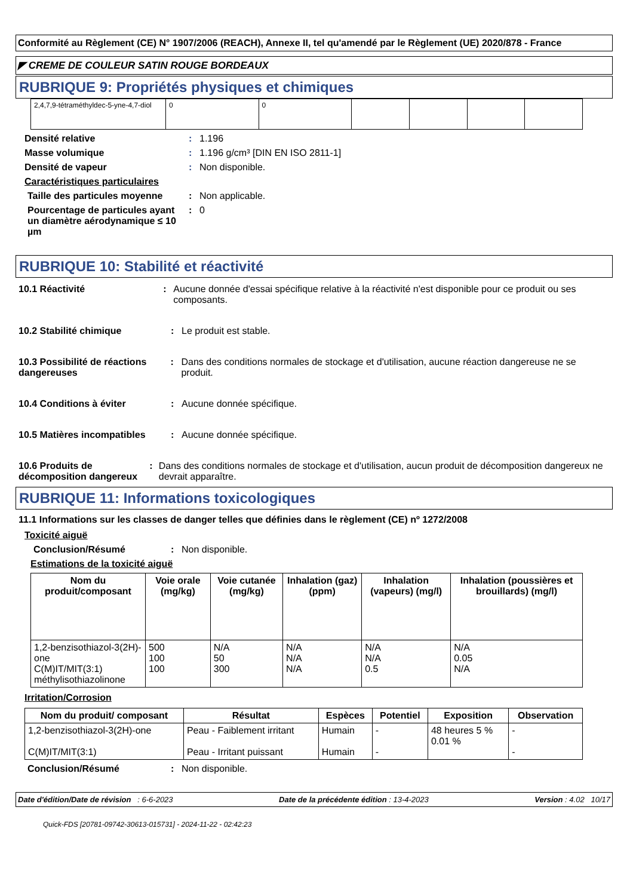Conformité au Règlement (CE) N° 1907/2006 (REACH), Annexe II, tel qu'amendé par le Règlement (UE) 2020/878 - France
◤ CREME DE COULEUR SATIN ROUGE BORDEAUX
RUBRIQUE 9: Propriétés physiques et chimiques
| 2,4,7,9-tétraméthyldec-5-yne-4,7-diol | 0 | 0 | | | | |
Densité relative : 1.196
Masse volumique : 1.196 g/cm³ [DIN EN ISO 2811-1]
Densité de vapeur : Non disponible.
Caractéristiques particulaires
Taille des particules moyenne
: Non applicable.
Pourcentage de particules ayant un diamètre aérodynamique ≤ 10 µm
: 0
RUBRIQUE 10: Stabilité et réactivité
10.1 Réactivité : Aucune donnée d'essai spécifique relative à la réactivité n'est disponible pour ce produit ou ses composants.
10.2 Stabilité chimique : Le produit est stable.
10.3 Possibilité de réactions dangereuses
: Dans des conditions normales de stockage et d'utilisation, aucune réaction dangereuse ne se produit.
10.4 Conditions à éviter : Aucune donnée spécifique.
10.5 Matières incompatibles
: Aucune donnée spécifique.
10.6 Produits de décomposition dangereux
: Dans des conditions normales de stockage et d'utilisation, aucun produit de décomposition dangereux ne devrait apparaître.
RUBRIQUE 11: Informations toxicologiques
11.1 Informations sur les classes de danger telles que définies dans le règlement (CE) nº 1272/2008
Toxicité aiguë
Conclusion/Résumé : Non disponible.
Estimations de la toxicité aiguë
| Nom du produit/composant | Voie orale (mg/kg) | Voie cutanée (mg/kg) | Inhalation (gaz) (ppm) | Inhalation (vapeurs) (mg/l) | Inhalation (poussières et brouillards) (mg/l) |
| --- | --- | --- | --- | --- | --- |
| 1,2-benzisothiazol-3(2H)-one C(M)IT/MIT(3:1) méthylisothiazolinone | 500 100 100 | N/A 50 300 | N/A N/A N/A | N/A N/A 0.5 | N/A 0.05 N/A |
Irritation/Corrosion
| Nom du produit/ composant | Résultat | Espèces | Potentiel | Exposition | Observation |
| --- | --- | --- | --- | --- | --- |
| 1,2-benzisothiazol-3(2H)-one C(M)IT/MIT(3:1) | Peau - Faiblement irritant Peau - Irritant puissant | Humain Humain | - - | 48 heures 5 % 0.01 % | - - |
Conclusion/Résumé : Non disponible.
Date d'édition/Date de révision : 6-6-2023 Date de la précédente édition : 13-4-2023 Version : 4.02 10/17
Quick-FDS [20781-09742-30613-015731] - 2024-11-22 - 02:42:23